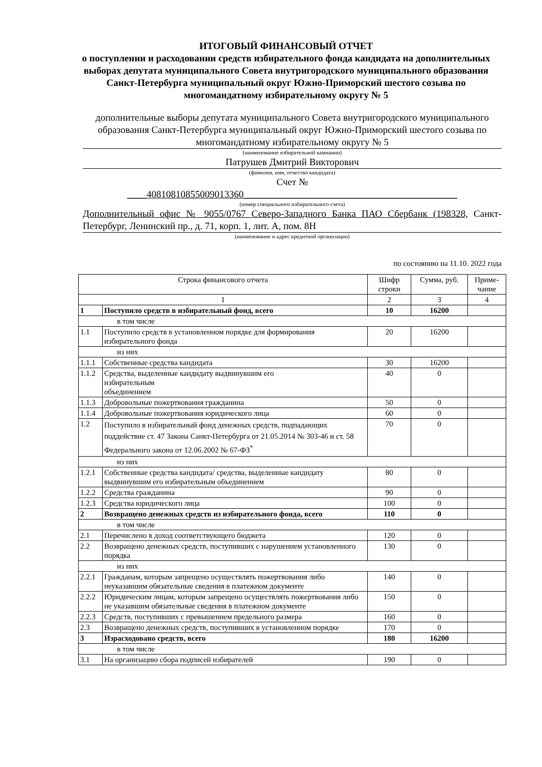ИТОГОВЫЙ ФИНАНСОВЫЙ ОТЧЕТ
о поступлении и расходовании средств избирательного фонда кандидата на дополнительных выборах депутата муниципального Совета внутригородского муниципального образования Санкт-Петербурга муниципальный округ Южно-Приморский шестого созыва по многомандатному избирательному округу № 5
дополнительные выборы депутата муниципального Совета внутригородского муниципального образования Санкт-Петербурга муниципальный округ Южно-Приморский шестого созыва по многомандатному избирательному округу № 5
(наименование избирательной кампании)
Патрушев Дмитрий Викторович
(фамилия, имя, отчество кандидата)
Счет №
____40810810855009013360____________________________________________
(номер специального избирательного счета)
Дополнительный офис № 9055/0767 Северо-Западного Банка ПАО Сбербанк (198328, Санкт-Петербург, Ленинский пр., д. 71, корп. 1, лит. А, пом. 8Н
(наименование и адрес кредитной организации)
по состоянию на 11.10. 2022 года
| Строка финансового отчета | | Шифр строки | Сумма, руб. | Приме-чание |
| --- | --- | --- | --- | --- |
| 1 | | 2 | 3 | 4 |
| 1 | Поступило средств в избирательный фонд, всего | 10 | 16200 | |
| в том числе | | | | |
| 1.1 | Поступило средств в установленном порядке для формирования избирательного фонда | 20 | 16200 | |
| из них | | | | |
| 1.1.1 | Собственные средства кандидата | 30 | 16200 | |
| 1.1.2 | Средства, выделенные кандидату выдвинувшим его избирательным объединением | 40 | 0 | |
| 1.1.3 | Добровольные пожертвования гражданина | 50 | 0 | |
| 1.1.4 | Добровольные пожертвования юридического лица | 60 | 0 | |
| 1.2 | Поступило в избирательный фонд денежных средств, подпадающих поддействие ст. 47 Закона Санкт-Петербурга от 21.05.2014 № 303-46 и ст. 58 Федерального закона от 12.06.2002 № 67-ФЗ<sup>*</sup> | 70 | 0 | |
| из них | | | | |
| 1.2.1 | Собственные средства кандидата/ средства, выделенные кандидату выдвинувшим его избирательным объединением | 80 | 0 | |
| 1.2.2 | Средства гражданина | 90 | 0 | |
| 1.2.3 | Средства юридического лица | 100 | 0 | |
| 2 | Возвращено денежных средств из избирательного фонда, всего | 110 | 0 | |
| в том числе | | | | |
| 2.1 | Перечислено в доход соответствующего бюджета | 120 | 0 | |
| 2.2 | Возвращено денежных средств, поступивших с нарушением установленного порядка | 130 | 0 | |
| из них | | | | |
| 2.2.1 | Гражданам, которым запрещено осуществлять пожертвования либо неуказавшим обязательные сведения в платежном документе | 140 | 0 | |
| 2.2.2 | Юридическим лицам, которым запрещено осуществлять пожертвования либо не указавшим обязательные сведения в платежном документе | 150 | 0 | |
| 2.2.3 | Средств, поступивших с превышением предельного размера | 160 | 0 | |
| 2.3 | Возвращено денежных средств, поступивших в установленном порядке | 170 | 0 | |
| 3 | Израсходовано средств, всего | 180 | 16200 | |
| в том числе | | | | |
| 3.1 | На организацию сбора подписей избирателей | 190 | 0 | |